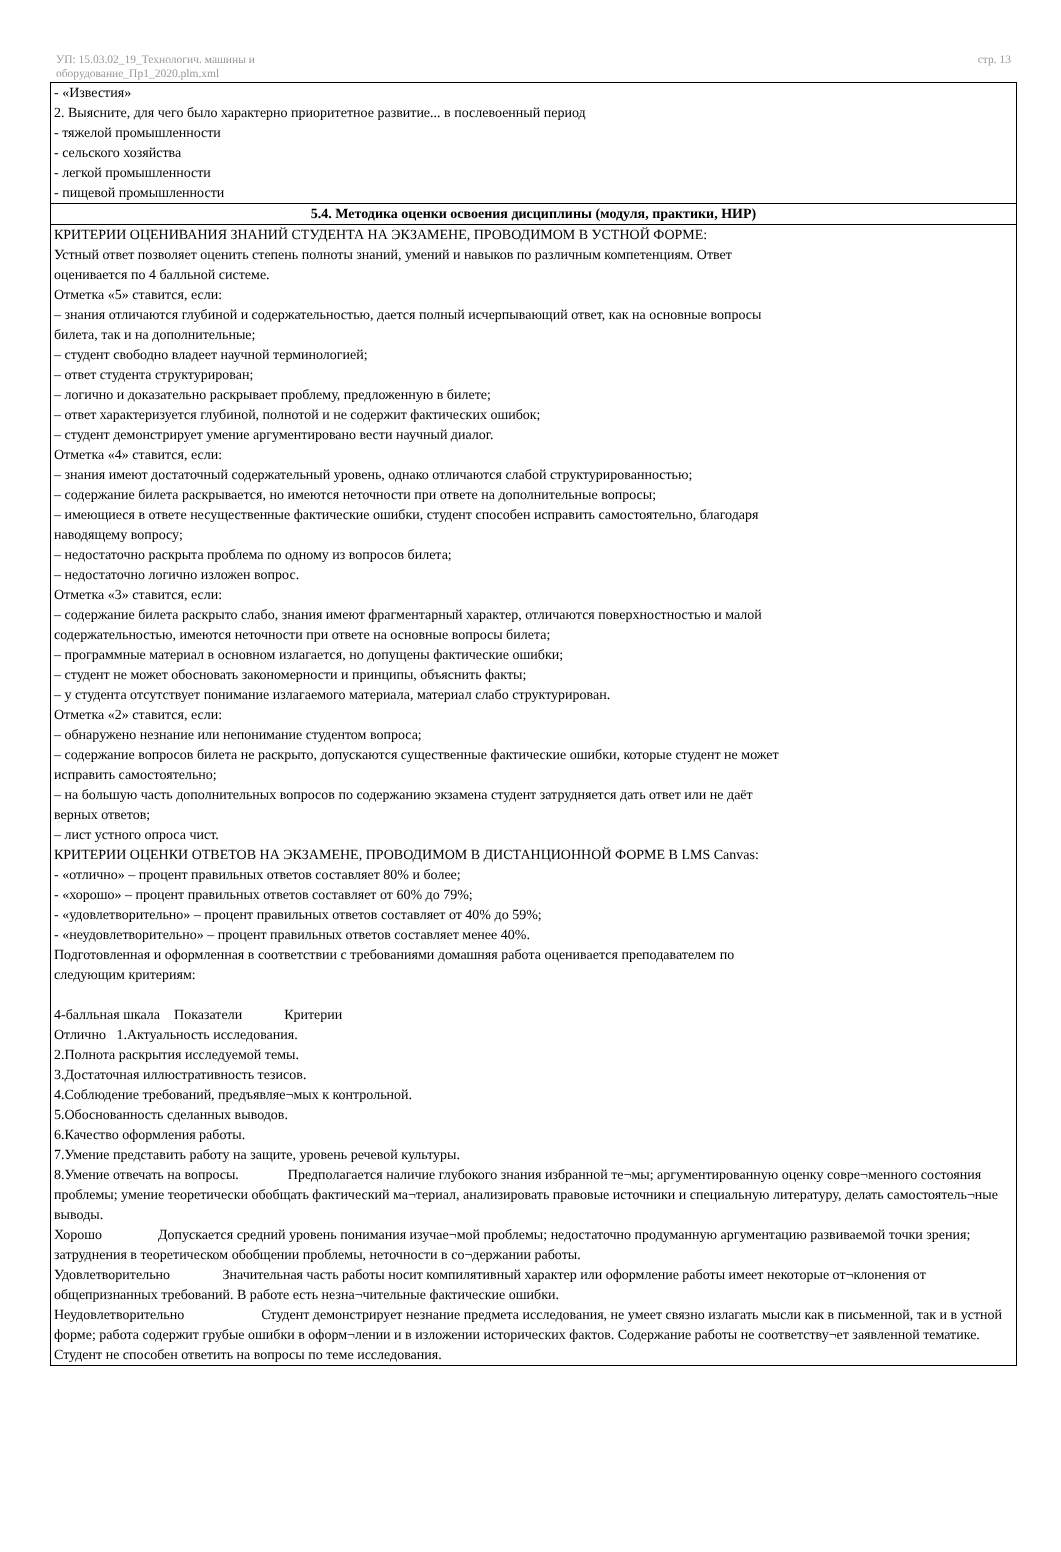УП: 15.03.02_19_Технологич. машины и
оборудование_Пр1_2020.plm.xml
стр. 13
| - «Известия» 2. Выясните, для чего было характерно приоритетное развитие... в послевоенный период - тяжелой промышленности - сельского хозяйства - легкой промышленности - пищевой промышленности |
| 5.4. Методика оценки освоения дисциплины (модуля, практики, НИР) |
| КРИТЕРИИ ОЦЕНИВАНИЯ ЗНАНИЙ СТУДЕНТА НА ЭКЗАМЕНЕ, ПРОВОДИМОМ В УСТНОЙ ФОРМЕ: Устный ответ позволяет оценить степень полноты знаний, умений и навыков по различным компетенциям. Ответ оценивается по 4 балльной системе. Отметка «5» ставится, если: – знания отличаются глубиной и содержательностью, дается полный исчерпывающий ответ, как на основные вопросы билета, так и на дополнительные; – студент свободно владеет научной терминологией; – ответ студента структурирован; – логично и доказательно раскрывает проблему, предложенную в билете; – ответ характеризуется глубиной, полнотой и не содержит фактических ошибок; – студент демонстрирует умение аргументировано вести научный диалог. Отметка «4» ставится, если: – знания имеют достаточный содержательный уровень, однако отличаются слабой структурированностью; – содержание билета раскрывается, но имеются неточности при ответе на дополнительные вопросы; – имеющиеся в ответе несущественные фактические ошибки, студент способен исправить самостоятельно, благодаря наводящему вопросу; – недостаточно раскрыта проблема по одному из вопросов билета; – недостаточно логично изложен вопрос. Отметка «3» ставится, если: – содержание билета раскрыто слабо, знания имеют фрагментарный характер, отличаются поверхностностью и малой содержательностью, имеются неточности при ответе на основные вопросы билета; – программные материал в основном излагается, но допущены фактические ошибки; – студент не может обосновать закономерности и принципы, объяснить факты; – у студента отсутствует понимание излагаемого материала, материал слабо структурирован. Отметка «2» ставится, если: – обнаружено незнание или непонимание студентом вопроса; – содержание вопросов билета не раскрыто, допускаются существенные фактические ошибки, которые студент не может исправить самостоятельно; – на большую часть дополнительных вопросов по содержанию экзамена студент затрудняется дать ответ или не даёт верных ответов; – лист устного опроса чист. КРИТЕРИИ ОЦЕНКИ ОТВЕТОВ НА ЭКЗАМЕНЕ, ПРОВОДИМОМ В ДИСТАНЦИОННОЙ ФОРМЕ В LMS Canvas: - «отлично» – процент правильных ответов составляет 80% и более; - «хорошо» – процент правильных ответов составляет от 60% до 79%; - «удовлетворительно» – процент правильных ответов составляет от 40% до 59%; - «неудовлетворительно» – процент правильных ответов составляет менее 40%. Подготовленная и оформленная в соответствии с требованиями домашняя работа оценивается преподавателем по следующим критериям: 4-балльная шкала Показатели Критерии Отлично 1.Актуальность исследования. 2.Полнота раскрытия исследуемой темы. 3.Достаточная иллюстративность тезисов. 4.Соблюдение требований, предъявляе¬мых к контрольной. 5.Обоснованность сделанных выводов. 6.Качество оформления работы. 7.Умение представить работу на защите, уровень речевой культуры. 8.Умение отвечать на вопросы. Предполагается наличие глубокого знания избранной те¬мы; аргументированную оценку совре¬менного состояния проблемы; умение теоретически обобщать фактический ма¬териал, анализировать правовые источники и специальную литературу, делать самостоятель¬ные выводы. Хорошо Допускается средний уровень понимания изучае¬мой проблемы; недостаточно продуманную аргументацию развиваемой точки зрения; затруднения в теоретическом обобщении проблемы, неточности в со¬держании работы. Удовлетворительно Значительная часть работы носит компилятивный характер или оформление работы имеет некоторые от¬клонения от общепризнанных требований. В работе есть незна¬чительные фактические ошибки. Неудовлетворительно Студент демонстрирует незнание предмета исследования, не умеет связно излагать мысли как в письменной, так и в устной форме; работа содержит грубые ошибки в оформ¬лении и в изложении исторических фактов. Содержание работы не соответству¬ет заявленной тематике. Студент не способен ответить на вопросы по теме исследования. |